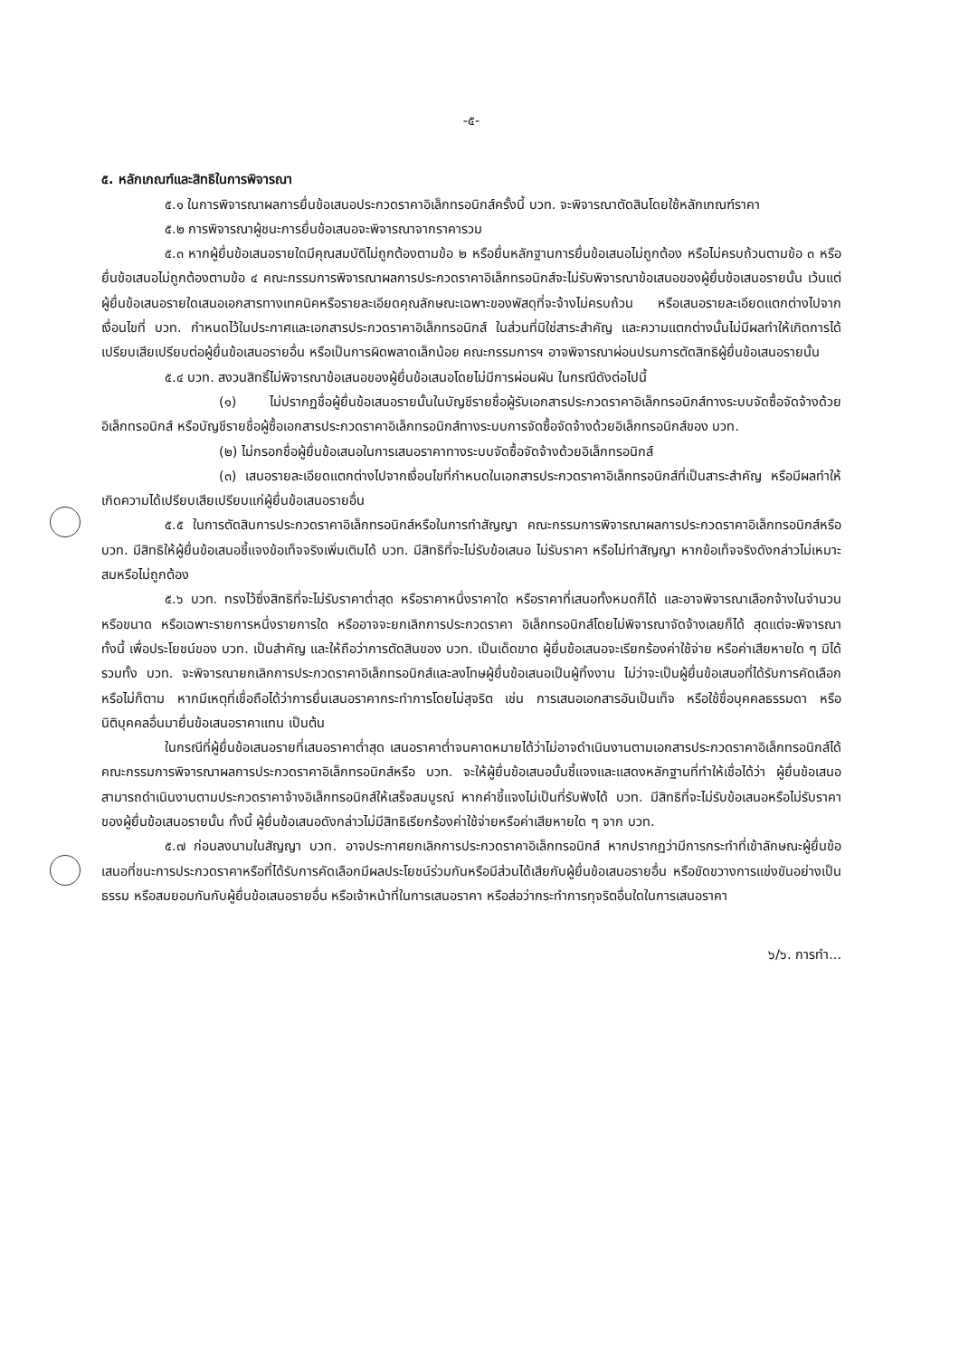-๕-
๕. หลักเกณฑ์และสิทธิในการพิจารณา
๕.๑ ในการพิจารณาผลการยื่นข้อเสนอประกวดราคาอิเล็กทรอนิกส์ครั้งนี้ บวท. จะพิจารณาตัดสินโดยใช้หลักเกณฑ์ราคา
๕.๒ การพิจารณาผู้ชนะการยื่นข้อเสนอจะพิจารณาจากราคารวม
๕.๓ หากผู้ยื่นข้อเสนอรายใดมีคุณสมบัติไม่ถูกต้องตามข้อ ๒ หรือยื่นหลักฐานการยื่นข้อเสนอไม่ถูกต้อง หรือไม่ครบถ้วนตามข้อ ๓ หรือยื่นข้อเสนอไม่ถูกต้องตามข้อ ๔ คณะกรรมการพิจารณาผลการประกวดราคาอิเล็กทรอนิกส์จะไม่รับพิจารณาข้อเสนอของผู้ยื่นข้อเสนอรายนั้น เว้นแต่ผู้ยื่นข้อเสนอรายใดเสนอเอกสารทางเทคนิคหรือรายละเอียดคุณลักษณะเฉพาะของพัสดุที่จะจ้างไม่ครบถ้วน หรือเสนอรายละเอียดแตกต่างไปจากเงื่อนไขที่ บวท. กำหนดไว้ในประกาศและเอกสารประกวดราคาอิเล็กทรอนิกส์ ในส่วนที่มิใช่สาระสำคัญ และความแตกต่างนั้นไม่มีผลทำให้เกิดการได้เปรียบเสียเปรียบต่อผู้ยื่นข้อเสนอรายอื่น หรือเป็นการผิดพลาดเล็กน้อย คณะกรรมการฯ อาจพิจารณาผ่อนปรนการตัดสิทธิผู้ยื่นข้อเสนอรายนั้น
๕.๔ บวท. สงวนสิทธิ์ไม่พิจารณาข้อเสนอของผู้ยื่นข้อเสนอโดยไม่มีการผ่อนผัน ในกรณีดังต่อไปนี้
(๑) ไม่ปรากฏชื่อผู้ยื่นข้อเสนอรายนั้นในบัญชีรายชื่อผู้รับเอกสารประกวดราคาอิเล็กทรอนิกส์ทางระบบจัดซื้อจัดจ้างด้วยอิเล็กทรอนิกส์ หรือบัญชีรายชื่อผู้ซื้อเอกสารประกวดราคาอิเล็กทรอนิกส์ทางระบบการจัดซื้อจัดจ้างด้วยอิเล็กทรอนิกส์ของ บวท.
(๒) ไม่กรอกชื่อผู้ยื่นข้อเสนอในการเสนอราคาทางระบบจัดซื้อจัดจ้างด้วยอิเล็กทรอนิกส์
(๓) เสนอรายละเอียดแตกต่างไปจากเงื่อนไขที่กำหนดในเอกสารประกวดราคาอิเล็กทรอนิกส์ที่เป็นสาระสำคัญ หรือมีผลทำให้เกิดความได้เปรียบเสียเปรียบแก่ผู้ยื่นข้อเสนอรายอื่น
๕.๕ ในการตัดสินการประกวดราคาอิเล็กทรอนิกส์หรือในการทำสัญญา คณะกรรมการพิจารณาผลการประกวดราคาอิเล็กทรอนิกส์หรือ บวท. มีสิทธิให้ผู้ยื่นข้อเสนอชี้แจงข้อเท็จจริงเพิ่มเติมได้ บวท. มีสิทธิที่จะไม่รับข้อเสนอ ไม่รับราคา หรือไม่ทำสัญญา หากข้อเท็จจริงดังกล่าวไม่เหมาะสมหรือไม่ถูกต้อง
๕.๖ บวท. ทรงไว้ซึ่งสิทธิที่จะไม่รับราคาต่ำสุด หรือราคาหนึ่งราคาใด หรือราคาที่เสนอทั้งหมดก็ได้ และอาจพิจารณาเลือกจ้างในจำนวน หรือขนาด หรือเฉพาะรายการหนึ่งรายการใด หรืออาจจะยกเลิกการประกวดราคา อิเล็กทรอนิกส์โดยไม่พิจารณาจัดจ้างเลยก็ได้ สุดแต่จะพิจารณา ทั้งนี้ เพื่อประโยชน์ของ บวท. เป็นสำคัญ และให้ถือว่าการตัดสินของ บวท. เป็นเด็ดขาด ผู้ยื่นข้อเสนอจะเรียกร้องค่าใช้จ่าย หรือค่าเสียหายใด ๆ มิได้ รวมทั้ง บวท. จะพิจารณายกเลิกการประกวดราคาอิเล็กทรอนิกส์และลงโทษผู้ยื่นข้อเสนอเป็นผู้ทิ้งงาน ไม่ว่าจะเป็นผู้ยื่นข้อเสนอที่ได้รับการคัดเลือกหรือไม่ก็ตาม หากมีเหตุที่เชื่อถือได้ว่าการยื่นเสนอราคากระทำการโดยไม่สุจริต เช่น การเสนอเอกสารอันเป็นเท็จ หรือใช้ชื่อบุคคลธรรมดา หรือนิติบุคคลอื่นมายื่นข้อเสนอราคาแทน เป็นต้น
ในกรณีที่ผู้ยื่นข้อเสนอรายที่เสนอราคาต่ำสุด เสนอราคาต่ำจนคาดหมายได้ว่าไม่อาจดำเนินงานตามเอกสารประกวดราคาอิเล็กทรอนิกส์ได้ คณะกรรมการพิจารณาผลการประกวดราคาอิเล็กทรอนิกส์หรือ บวท. จะให้ผู้ยื่นข้อเสนอนั้นชี้แจงและแสดงหลักฐานที่ทำให้เชื่อได้ว่า ผู้ยื่นข้อเสนอสามารถดำเนินงานตามประกวดราคาจ้างอิเล็กทรอนิกส์ให้เสร็จสมบูรณ์ หากคำชี้แจงไม่เป็นที่รับฟังได้ บวท. มีสิทธิที่จะไม่รับข้อเสนอหรือไม่รับราคาของผู้ยื่นข้อเสนอรายนั้น ทั้งนี้ ผู้ยื่นข้อเสนอดังกล่าวไม่มีสิทธิเรียกร้องค่าใช้จ่ายหรือค่าเสียหายใด ๆ จาก บวท.
๕.๗ ก่อนลงนามในสัญญา บวท. อาจประกาศยกเลิกการประกวดราคาอิเล็กทรอนิกส์ หากปรากฏว่ามีการกระทำที่เข้าลักษณะผู้ยื่นข้อเสนอที่ชนะการประกวดราคาหรือที่ได้รับการคัดเลือกมีผลประโยชน์ร่วมกันหรือมีส่วนได้เสียกับผู้ยื่นข้อเสนอรายอื่น หรือขัดขวางการแข่งขันอย่างเป็นธรรม หรือสมยอมกันกับผู้ยื่นข้อเสนอรายอื่น หรือเจ้าหน้าที่ในการเสนอราคา หรือส่อว่ากระทำการทุจริตอื่นใดในการเสนอราคา
๖/๖. การทำ...